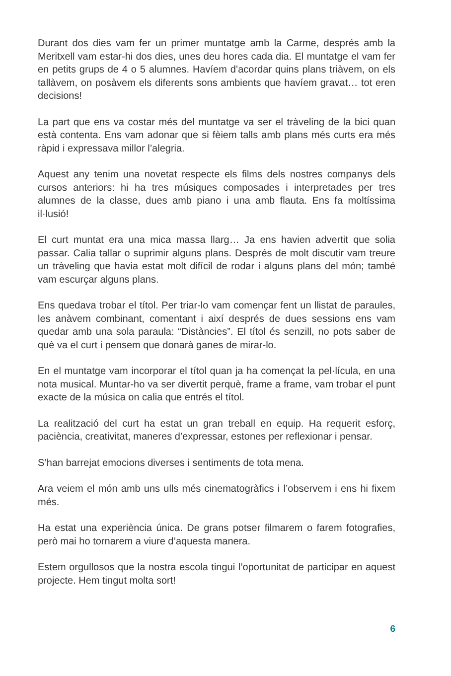Durant dos dies vam fer un primer muntatge amb la Carme, després amb la Meritxell vam estar-hi dos dies, unes deu hores cada dia. El muntatge el vam fer en petits grups de 4 o 5 alumnes. Havíem d’acordar quins plans triàvem, on els tallàvem, on posàvem els diferents sons ambients que havíem gravat… tot eren decisions!
La part que ens va costar més del muntatge va ser el tràveling de la bici quan està contenta. Ens vam adonar que si fèiem talls amb plans més curts era més ràpid i expressava millor l’alegria.
Aquest any tenim una novetat respecte els films dels nostres companys dels cursos anteriors: hi ha tres músiques composades i interpretades per tres alumnes de la classe, dues amb piano i una amb flauta. Ens fa moltíssima il·lusió!
El curt muntat era una mica massa llarg… Ja ens havien advertit que solia passar. Calia tallar o suprimir alguns plans. Després de molt discutir vam treure un tràveling que havia estat molt difícil de rodar i alguns plans del món; també vam escurçar alguns plans.
Ens quedava trobar el títol. Per triar-lo vam començar fent un llistat de paraules, les anàvem combinant, comentant i així després de dues sessions ens vam quedar amb una sola paraula: “Distàncies”. El títol és senzill, no pots saber de què va el curt i pensem que donarà ganes de mirar-lo.
En el muntatge vam incorporar el títol quan ja ha començat la pel·lícula, en una nota musical. Muntar-ho va ser divertit perquè, frame a frame, vam trobar el punt exacte de la música on calia que entrés el títol.
La realització del curt ha estat un gran treball en equip. Ha requerit esforç, paciència, creativitat, maneres d’expressar, estones per reflexionar i pensar.
S’han barrejat emocions diverses i sentiments de tota mena.
Ara veiem el món amb uns ulls més cinematogràfics i l’observem i ens hi fixem més.
Ha estat una experiència única. De grans potser filmarem o farem fotografies, però mai ho tornarem a viure d’aquesta manera.
Estem orgullosos que la nostra escola tingui l’oportunitat de participar en aquest projecte. Hem tingut molta sort!
6